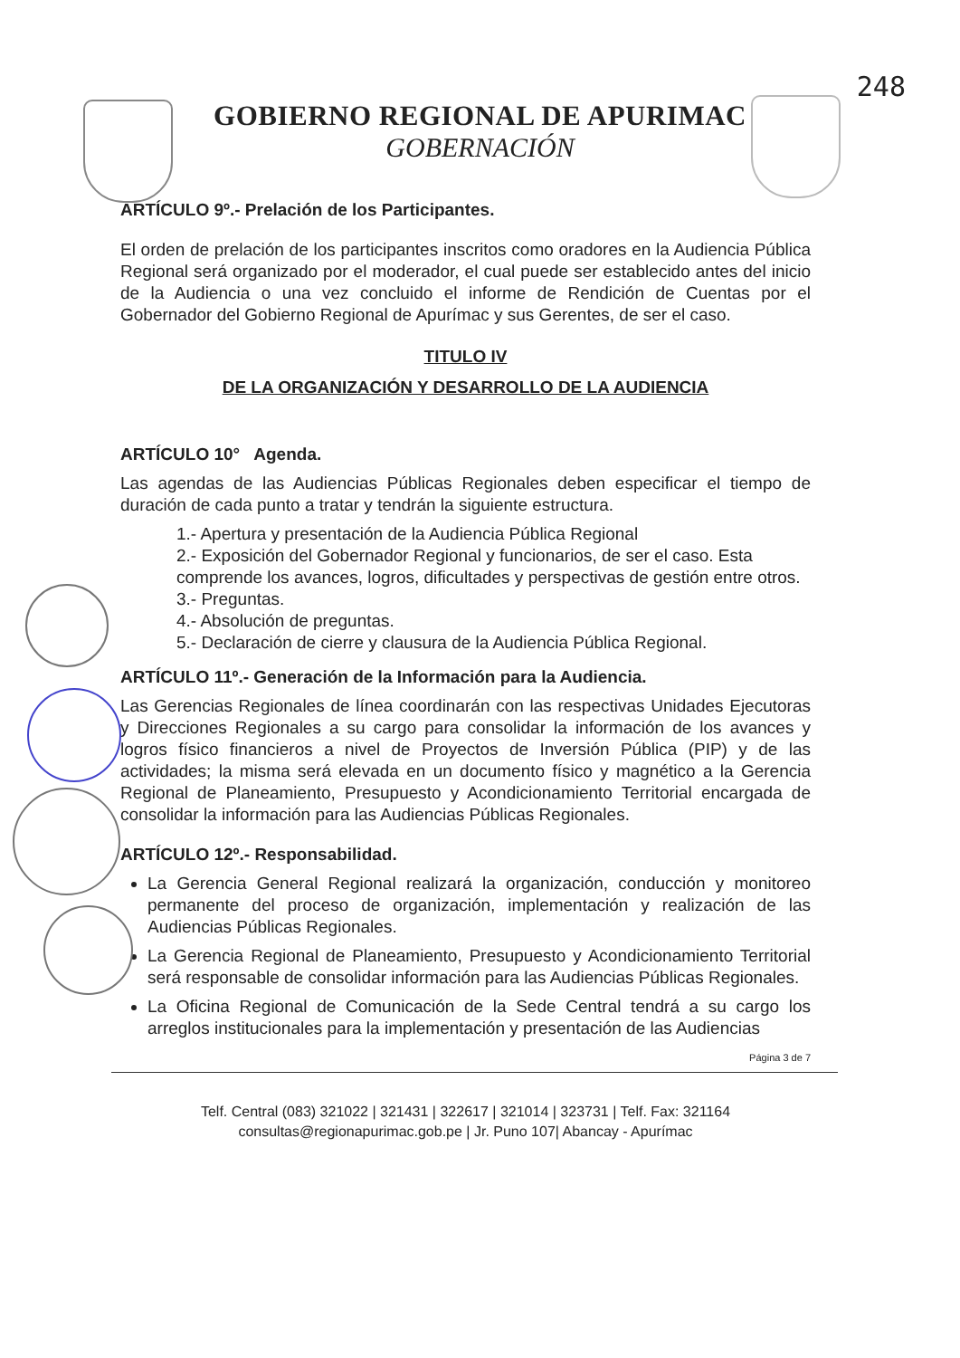248
GOBIERNO REGIONAL DE APURIMAC
GOBERNACIÓN
ARTÍCULO 9º.- Prelación de los Participantes.
El orden de prelación de los participantes inscritos como oradores en la Audiencia Pública Regional será organizado por el moderador, el cual puede ser establecido antes del inicio de la Audiencia o una vez concluido el informe de Rendición de Cuentas por el Gobernador del Gobierno Regional de Apurímac y sus Gerentes, de ser el caso.
TITULO IV
DE LA ORGANIZACIÓN Y DESARROLLO DE LA AUDIENCIA
ARTÍCULO 10° Agenda.
Las agendas de las Audiencias Públicas Regionales deben especificar el tiempo de duración de cada punto a tratar y tendrán la siguiente estructura.
1.- Apertura y presentación de la Audiencia Pública Regional
2.- Exposición del Gobernador Regional y funcionarios, de ser el caso. Esta comprende los avances, logros, dificultades y perspectivas de gestión entre otros.
3.- Preguntas.
4.- Absolución de preguntas.
5.- Declaración de cierre y clausura de la Audiencia Pública Regional.
ARTÍCULO 11º.- Generación de la Información para la Audiencia.
Las Gerencias Regionales de línea coordinarán con las respectivas Unidades Ejecutoras y Direcciones Regionales a su cargo para consolidar la información de los avances y logros físico financieros a nivel de Proyectos de Inversión Pública (PIP) y de las actividades; la misma será elevada en un documento físico y magnético a la Gerencia Regional de Planeamiento, Presupuesto y Acondicionamiento Territorial encargada de consolidar la información para las Audiencias Públicas Regionales.
ARTÍCULO 12º.- Responsabilidad.
La Gerencia General Regional realizará la organización, conducción y monitoreo permanente del proceso de organización, implementación y realización de las Audiencias Públicas Regionales.
La Gerencia Regional de Planeamiento, Presupuesto y Acondicionamiento Territorial será responsable de consolidar información para las Audiencias Públicas Regionales.
La Oficina Regional de Comunicación de la Sede Central tendrá a su cargo los arreglos institucionales para la implementación y presentación de las Audiencias
Página 3 de 7
Telf. Central (083) 321022 | 321431 | 322617 | 321014 | 323731 | Telf. Fax: 321164
consultas@regionapurimac.gob.pe | Jr. Puno 107| Abancay - Apurímac